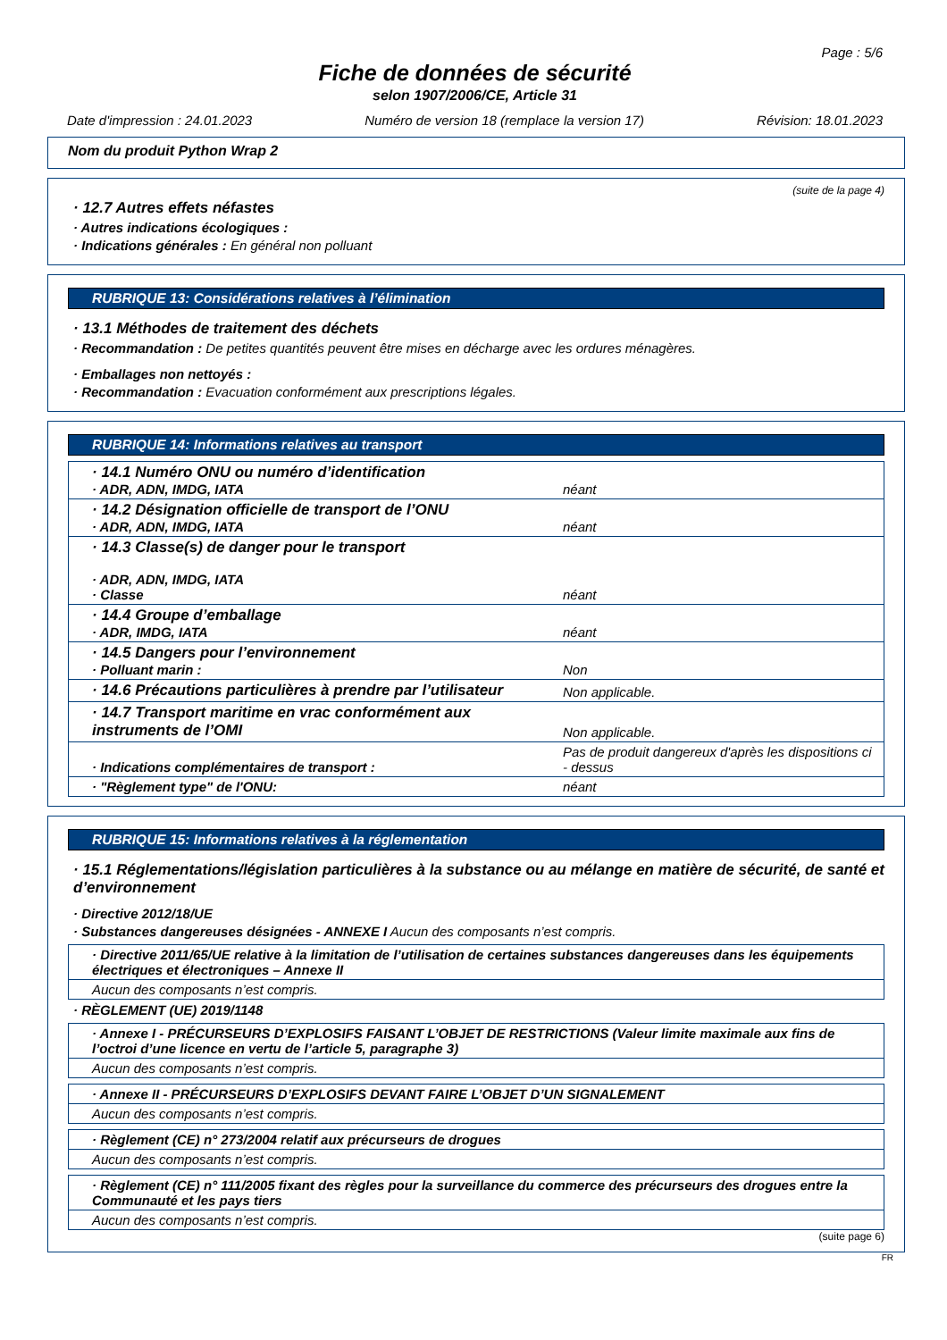Page : 5/6
Fiche de données de sécurité
selon 1907/2006/CE, Article 31
Date d'impression : 24.01.2023 Numéro de version 18 (remplace la version 17) Révision: 18.01.2023
Nom du produit Python Wrap 2
(suite de la page 4)
· 12.7 Autres effets néfastes
· Autres indications écologiques :
· Indications générales : En général non polluant
RUBRIQUE 13: Considérations relatives à l’élimination
· 13.1 Méthodes de traitement des déchets
· Recommandation : De petites quantités peuvent être mises en décharge avec les ordures ménagères.
· Emballages non nettoyés :
· Recommandation : Evacuation conformément aux prescriptions légales.
RUBRIQUE 14: Informations relatives au transport
| · 14.1 Numéro ONU ou numéro d’identification · ADR, ADN, IMDG, IATA | néant |
| · 14.2 Désignation officielle de transport de l’ONU · ADR, ADN, IMDG, IATA | néant |
| · 14.3 Classe(s) de danger pour le transport · ADR, ADN, IMDG, IATA · Classe | néant |
| · 14.4 Groupe d’emballage · ADR, IMDG, IATA | néant |
| · 14.5 Dangers pour l’environnement · Polluant marin : | Non |
| · 14.6 Précautions particulières à prendre par l’utilisateur | Non applicable. |
| · 14.7 Transport maritime en vrac conformément aux instruments de l’OMI | Non applicable. |
| · Indications complémentaires de transport : | Pas de produit dangereux d'après les dispositions ci - dessus |
| · "Règlement type" de l'ONU: | néant |
RUBRIQUE 15: Informations relatives à la réglementation
· 15.1 Réglementations/législation particulières à la substance ou au mélange en matière de sécurité, de santé et d’environnement
· Directive 2012/18/UE
· Substances dangereuses désignées - ANNEXE I Aucun des composants n’est compris.
| · Directive 2011/65/UE relative à la limitation de l’utilisation de certaines substances dangereuses dans les équipements électriques et électroniques – Annexe II |
| Aucun des composants n’est compris. |
· RÈGLEMENT (UE) 2019/1148
| · Annexe I - PRÉCURSEURS D’EXPLOSIFS FAISANT L’OBJET DE RESTRICTIONS (Valeur limite maximale aux fins de l’octroi d’une licence en vertu de l’article 5, paragraphe 3) |
| Aucun des composants n’est compris. |
| · Annexe II - PRÉCURSEURS D’EXPLOSIFS DEVANT FAIRE L’OBJET D’UN SIGNALEMENT |
| Aucun des composants n’est compris. |
| · Règlement (CE) n° 273/2004 relatif aux précurseurs de drogues |
| Aucun des composants n’est compris. |
| · Règlement (CE) n° 111/2005 fixant des règles pour la surveillance du commerce des précurseurs des drogues entre la Communauté et les pays tiers |
| Aucun des composants n’est compris. |
(suite page 6)
FR